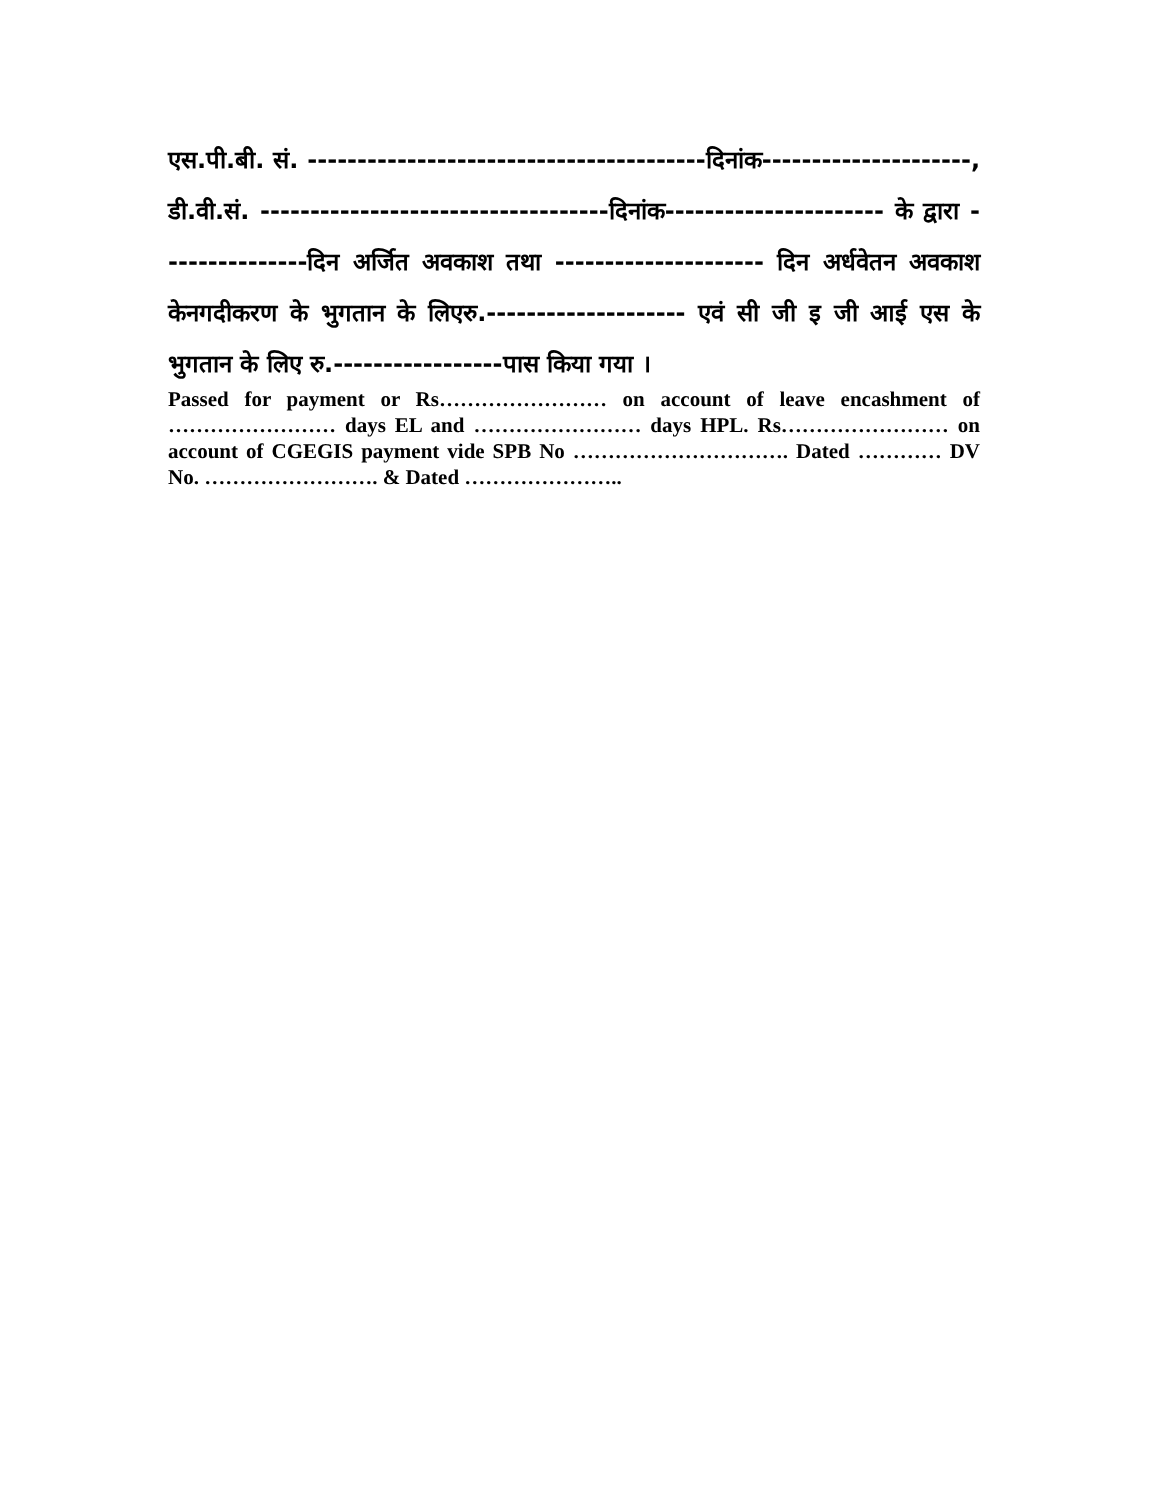एस.पी.बी. सं. ----------------------------------------दिनांक---------------------, डी.वी.सं. -----------------------------------दिनांक---------------------- के द्वारा ---------------दिन अर्जित अवकाश तथा --------------------- दिन अर्धवेतन अवकाश केनगदीकरण के भुगतान के लिएरु.-------------------- एवं सी जी इ जी आई एस के भुगतान के लिए रु.-----------------पास किया गया ।
Passed for payment or Rs…………………… on account of leave encashment of …………………… days EL and …………………… days HPL. Rs…………………… on account of CGEGIS payment vide SPB No …………………………. Dated ………… DV No. ……………………. & Dated …………………..